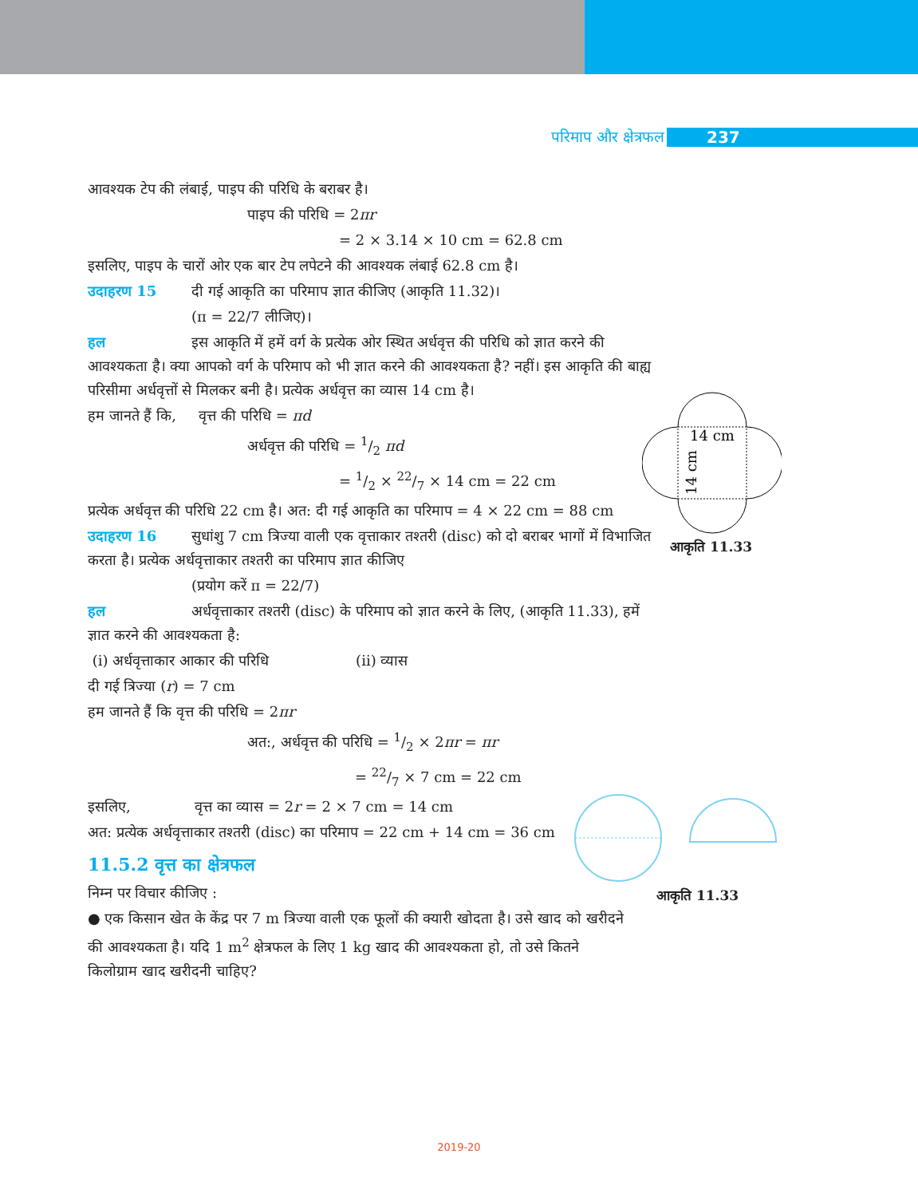परिमाप और क्षेत्रफल 237
आवश्यक टेप की लंबाई, पाइप की परिधि के बराबर है।
पाइप की परिधि = 2πr
= 2 × 3.14 × 10 cm = 62.8 cm
इसलिए, पाइप के चारों ओर एक बार टेप लपेटने की आवश्यक लंबाई 62.8 cm है।
उदाहरण 15 दी गई आकृति का परिमाप ज्ञात कीजिए (आकृति 11.32)।
(π = 22/7 लीजिए)।
हल इस आकृति में हमें वर्ग के प्रत्येक ओर स्थित अर्धवृत्त की परिधि को ज्ञात करने की आवश्यकता है। क्या आपको वर्ग के परिमाप को भी ज्ञात करने की आवश्यकता है? नहीं। इस आकृति की बाह्य परिसीमा अर्धवृत्तों से मिलकर बनी है। प्रत्येक अर्धवृत्त का व्यास 14 cm है।
हम जानते हैं कि, वृत्त की परिधि = πd
अर्धवृत्त की परिधि = 1/2 πd
= 1/2 × 22/7 × 14 cm = 22 cm
प्रत्येक अर्धवृत्त की परिधि 22 cm है। अत: दी गई आकृति का परिमाप = 4 × 22 cm = 88 cm
उदाहरण 16 सुधांशु 7 cm त्रिज्या वाली एक वृत्ताकार तश्तरी (disc) को दो बराबर भागों में विभाजित करता है। प्रत्येक अर्धवृत्ताकार तश्तरी का परिमाप ज्ञात कीजिए
(प्रयोग करें π = 22/7)
हल अर्धवृत्ताकार तश्तरी (disc) के परिमाप को ज्ञात करने के लिए, (आकृति 11.33), हमें ज्ञात करने की आवश्यकता है:
(i) अर्धवृत्ताकार आकार की परिधि (ii) व्यास
दी गई त्रिज्या (r) = 7 cm
हम जानते हैं कि वृत्त की परिधि = 2πr
अत:, अर्धवृत्त की परिधि = 1/2 × 2πr = πr
= 22/7 × 7 cm = 22 cm
इसलिए, वृत्त का व्यास = 2r = 2 × 7 cm = 14 cm
अत: प्रत्येक अर्धवृत्ताकार तश्तरी (disc) का परिमाप = 22 cm + 14 cm = 36 cm
11.5.2 वृत्त का क्षेत्रफल
निम्न पर विचार कीजिए :
● एक किसान खेत के केंद्र पर 7 m त्रिज्या वाली एक फूलों की क्यारी खोदता है। उसे खाद को खरीदने की आवश्यकता है। यदि 1 m<sup>2</sup> क्षेत्रफल के लिए 1 kg खाद की आवश्यकता हो, तो उसे कितने किलोग्राम खाद खरीदनी चाहिए?
14 cm
14 cm
आकृति 11.33
आकृति 11.33
2019-20